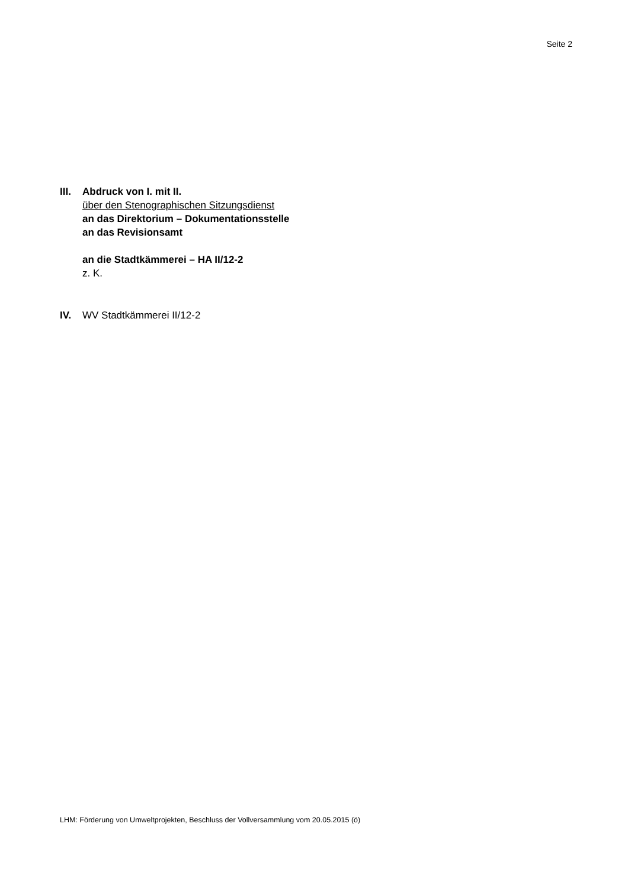Seite 2
III.
Abdruck von I. mit II.
über den Stenographischen Sitzungsdienst
an das Direktorium – Dokumentationsstelle
an das Revisionsamt
an die Stadtkämmerei – HA II/12-2
z. K.
IV. WV Stadtkämmerei II/12-2
LHM: Förderung von Umweltprojekten, Beschluss der Vollversammlung vom 20.05.2015 (ö)